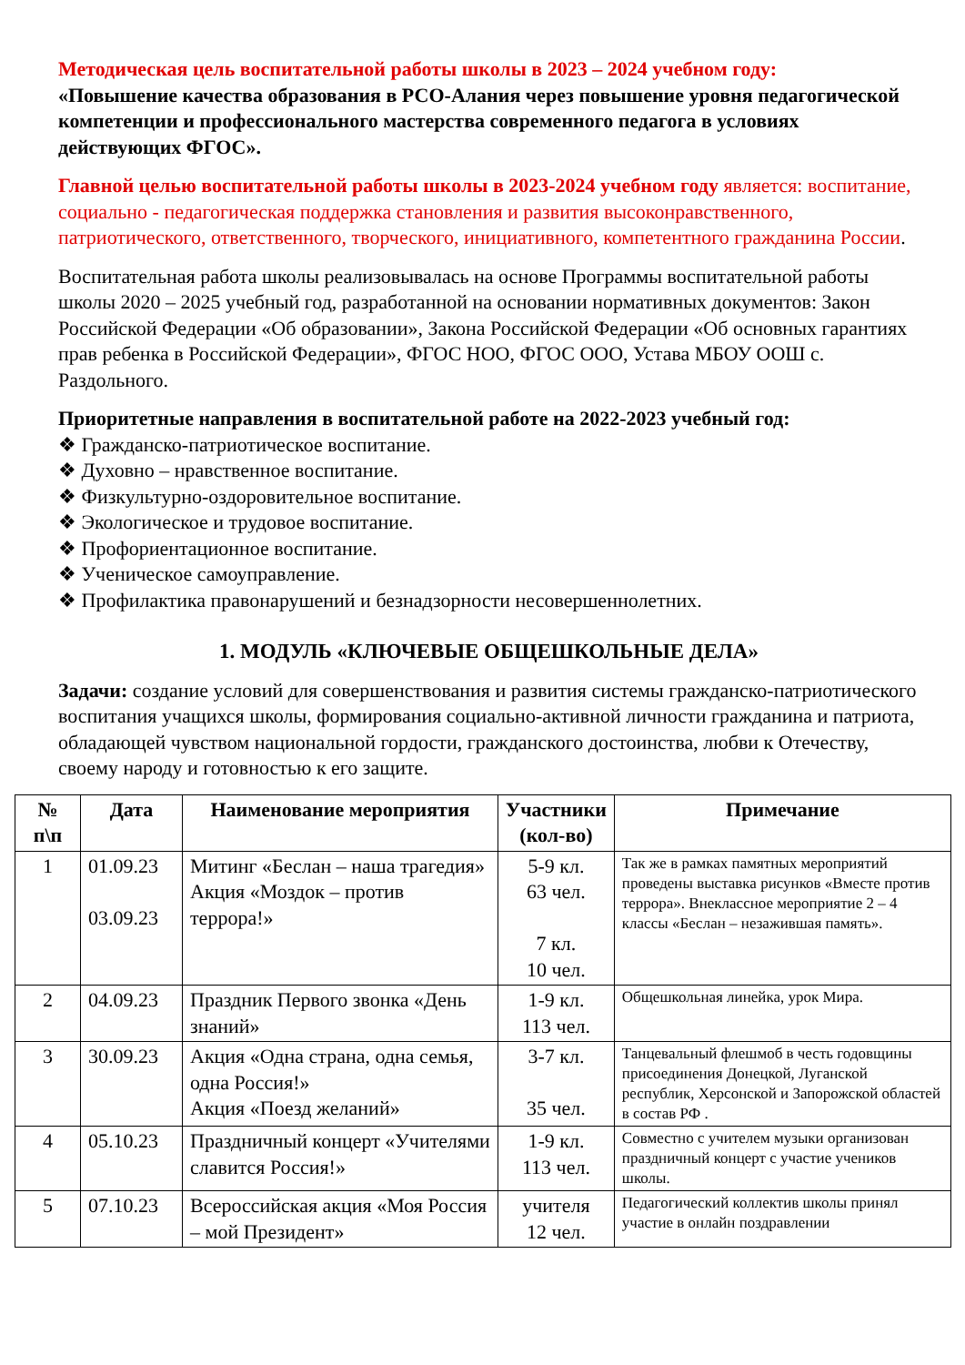Методическая цель воспитательной работы школы в 2023 – 2024 учебном году:
«Повышение качества образования в РСО-Алания через повышение уровня педагогической компетенции и профессионального мастерства современного педагога в условиях действующих ФГОС».
Главной целью воспитательной работы школы в 2023-2024 учебном году является: воспитание, социально - педагогическая поддержка становления и развития высоконравственного, патриотического, ответственного, творческого, инициативного, компетентного гражданина России.
Воспитательная работа школы реализовывалась на основе Программы воспитательной работы школы 2020 – 2025 учебный год, разработанной на основании нормативных документов: Закон Российской Федерации «Об образовании», Закона Российской Федерации «Об основных гарантиях прав ребенка в Российской Федерации», ФГОС НОО, ФГОС ООО, Устава МБОУ ООШ с. Раздольного.
Приоритетные направления в воспитательной работе на 2022-2023 учебный год:
❖ Гражданско-патриотическое воспитание.
❖ Духовно – нравственное воспитание.
❖ Физкультурно-оздоровительное воспитание.
❖ Экологическое и трудовое воспитание.
❖ Профориентационное воспитание.
❖ Ученическое самоуправление.
❖ Профилактика правонарушений и безнадзорности несовершеннолетних.
1. МОДУЛЬ «КЛЮЧЕВЫЕ ОБЩЕШКОЛЬНЫЕ ДЕЛА»
Задачи: создание условий для совершенствования и развития системы гражданско-патриотического воспитания учащихся школы, формирования социально-активной личности гражданина и патриота, обладающей чувством национальной гордости, гражданского достоинства, любви к Отечеству, своему народу и готовностью к его защите.
| № п\п | Дата | Наименование мероприятия | Участники (кол-во) | Примечание |
| --- | --- | --- | --- | --- |
| 1 | 01.09.23 03.09.23 | Митинг «Беслан – наша трагедия» Акция «Моздок – против террора!» | 5-9 кл. 63 чел. 7 кл. 10 чел. | Так же в рамках памятных мероприятий проведены выставка рисунков «Вместе против террора». Внеклассное мероприятие 2 – 4 классы «Беслан – незажившая память». |
| 2 | 04.09.23 | Праздник Первого звонка «День знаний» | 1-9 кл. 113 чел. | Общешкольная линейка, урок Мира. |
| 3 | 30.09.23 | Акция «Одна страна, одна семья, одна Россия!» Акция «Поезд желаний» | 3-7 кл. 35 чел. | Танцевальный флешмоб в честь годовщины присоединения Донецкой, Луганской республик, Херсонской и Запорожской областей в состав РФ . |
| 4 | 05.10.23 | Праздничный концерт «Учителями славится Россия!» | 1-9 кл. 113 чел. | Совместно с учителем музыки организован праздничный концерт с участие учеников школы. |
| 5 | 07.10.23 | Всероссийская акция «Моя Россия – мой Президент» | учителя 12 чел. | Педагогический коллектив школы принял участие в онлайн поздравлении |